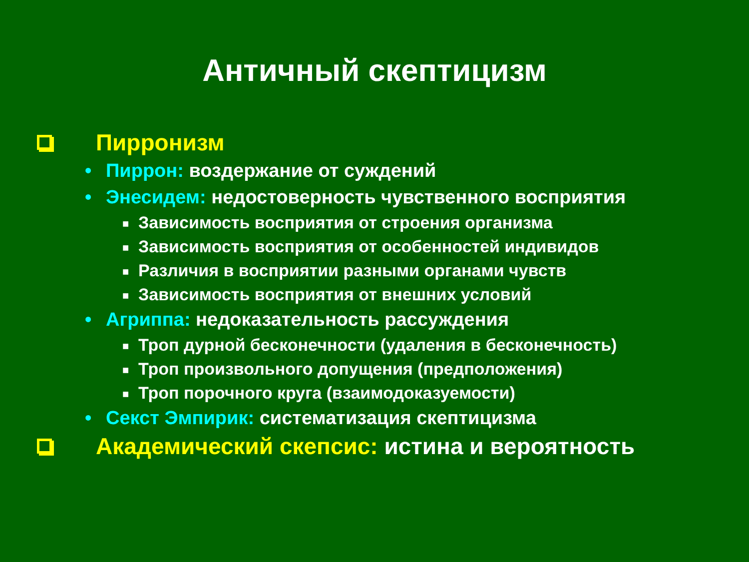Античный скептицизм
Пирронизм
• Пиррон: воздержание от суждений
• Энесидем: недостоверность чувственного восприятия
■ Зависимость восприятия от строения организма
■ Зависимость восприятия от особенностей индивидов
■ Различия в восприятии разными органами чувств
■ Зависимость восприятия от внешних условий
• Агриппа: недоказательность рассуждения
■ Троп дурной бесконечности (удаления в бесконечность)
■ Троп произвольного допущения (предположения)
■ Троп порочного круга (взаимодоказуемости)
• Секст Эмпирик: систематизация скептицизма
Академический скепсис: истина и вероятность